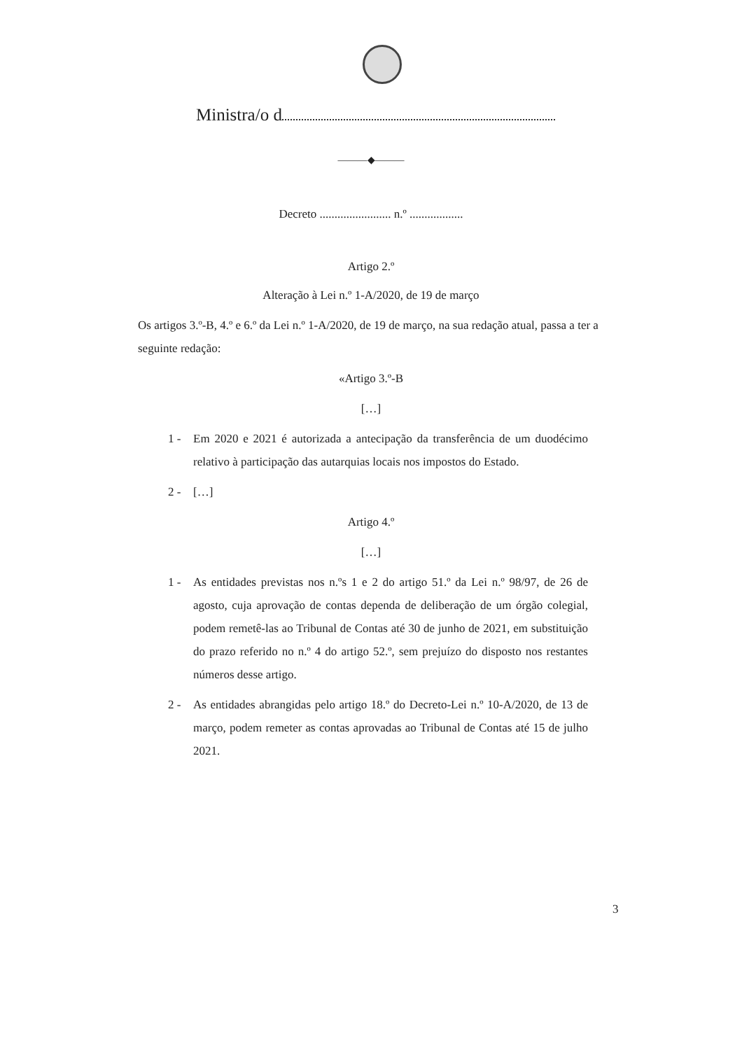Ministra/o d
———◆———
Decreto ........................ n.º ..................
Artigo 2.º
Alteração à Lei n.º 1-A/2020, de 19 de março
Os artigos 3.º-B, 4.º e 6.º da Lei n.º 1-A/2020, de 19 de março, na sua redação atual, passa a ter a seguinte redação:
«Artigo 3.º-B
[…]
1 - Em 2020 e 2021 é autorizada a antecipação da transferência de um duodécimo relativo à participação das autarquias locais nos impostos do Estado.
2 - […]
Artigo 4.º
[…]
1 - As entidades previstas nos n.ºs 1 e 2 do artigo 51.º da Lei n.º 98/97, de 26 de agosto, cuja aprovação de contas dependa de deliberação de um órgão colegial, podem remetê-las ao Tribunal de Contas até 30 de junho de 2021, em substituição do prazo referido no n.º 4 do artigo 52.º, sem prejuízo do disposto nos restantes números desse artigo.
2 - As entidades abrangidas pelo artigo 18.º do Decreto-Lei n.º 10-A/2020, de 13 de março, podem remeter as contas aprovadas ao Tribunal de Contas até 15 de julho 2021.
3